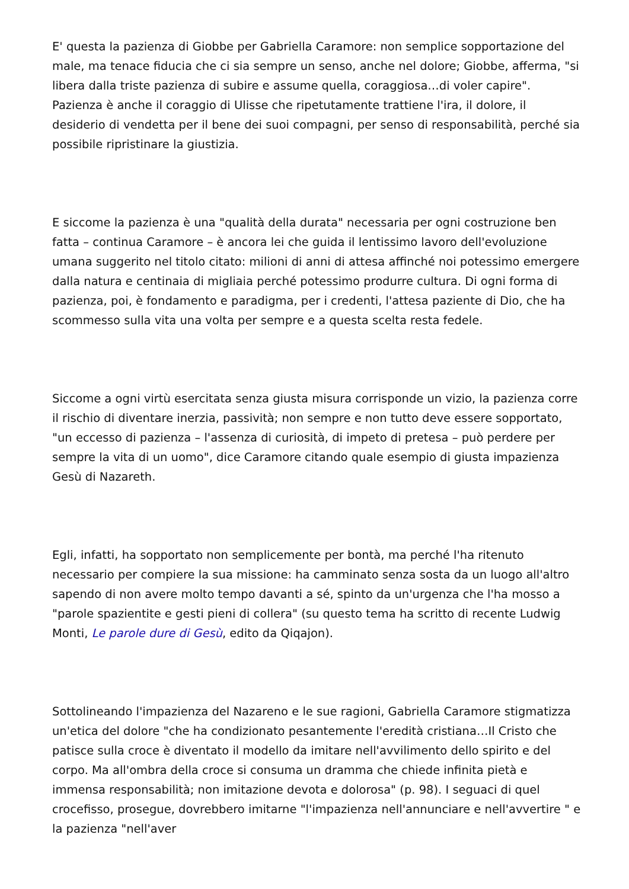E' questa la pazienza di Giobbe per Gabriella Caramore: non semplice sopportazione del male, ma tenace fiducia che ci sia sempre un senso, anche nel dolore; Giobbe, afferma, "si libera dalla triste pazienza di subire e assume quella, coraggiosa…di voler capire". Pazienza è anche il coraggio di Ulisse che ripetutamente trattiene l'ira, il dolore, il desiderio di vendetta per il bene dei suoi compagni, per senso di responsabilità, perché sia possibile ripristinare la giustizia.
E siccome la pazienza è una "qualità della durata" necessaria per ogni costruzione ben fatta – continua Caramore – è ancora lei che guida il lentissimo lavoro dell'evoluzione umana suggerito nel titolo citato: milioni di anni di attesa affinché noi potessimo emergere dalla natura e centinaia di migliaia perché potessimo produrre cultura. Di ogni forma di pazienza, poi, è fondamento e paradigma, per i credenti, l'attesa paziente di Dio, che ha scommesso sulla vita una volta per sempre e a questa scelta resta fedele.
Siccome a ogni virtù esercitata senza giusta misura corrisponde un vizio, la pazienza corre il rischio di diventare inerzia, passività; non sempre e non tutto deve essere sopportato, "un eccesso di pazienza – l'assenza di curiosità, di impeto di pretesa – può perdere per sempre la vita di un uomo", dice Caramore citando quale esempio di giusta impazienza Gesù di Nazareth.
Egli, infatti, ha sopportato non semplicemente per bontà, ma perché l'ha ritenuto necessario per compiere la sua missione: ha camminato senza sosta da un luogo all'altro sapendo di non avere molto tempo davanti a sé, spinto da un'urgenza che l'ha mosso a "parole spazientite e gesti pieni di collera" (su questo tema ha scritto di recente Ludwig Monti, Le parole dure di Gesù, edito da Qiqajon).
Sottolineando l'impazienza del Nazareno e le sue ragioni, Gabriella Caramore stigmatizza un'etica del dolore "che ha condizionato pesantemente l'eredità cristiana…Il Cristo che patisce sulla croce è diventato il modello da imitare nell'avvilimento dello spirito e del corpo. Ma all'ombra della croce si consuma un dramma che chiede infinita pietà e immensa responsabilità; non imitazione devota e dolorosa" (p. 98). I seguaci di quel crocefisso, prosegue, dovrebbero imitarne "l'impazienza nell'annunciare e nell'avvertire " e la pazienza "nell'aver